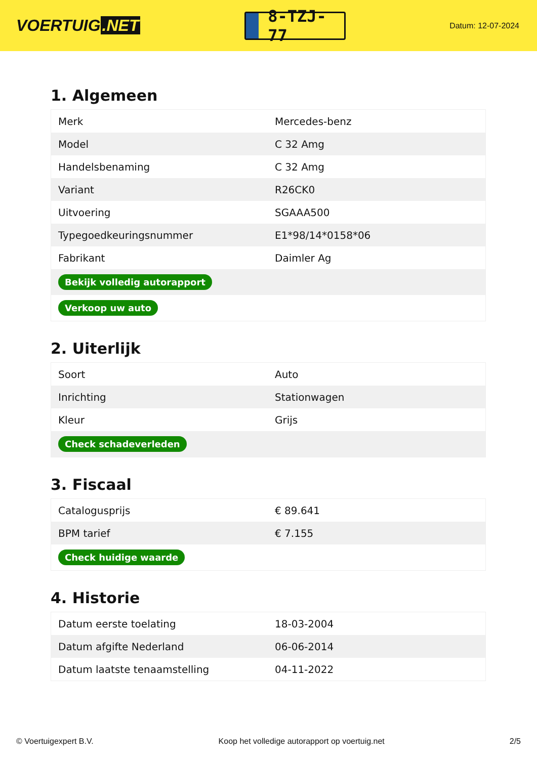VOERTUIG.NET
8-TZJ-77
Datum: 12-07-2024
1. Algemeen
| Merk | Mercedes-benz |
| Model | C 32 Amg |
| Handelsbenaming | C 32 Amg |
| Variant | R26CK0 |
| Uitvoering | SGAAA500 |
| Typegoedkeuringsnummer | E1*98/14*0158*06 |
| Fabrikant | Daimler Ag |
| Bekijk volledig autorapport | |
| Verkoop uw auto | |
2. Uiterlijk
| Soort | Auto |
| Inrichting | Stationwagen |
| Kleur | Grijs |
| Check schadeverleden | |
3. Fiscaal
| Catalogusprijs | € 89.641 |
| BPM tarief | € 7.155 |
| Check huidige waarde | |
4. Historie
| Datum eerste toelating | 18-03-2004 |
| Datum afgifte Nederland | 06-06-2014 |
| Datum laatste tenaamstelling | 04-11-2022 |
© Voertuigexpert B.V. Koop het volledige autorapport op voertuig.net 2/5